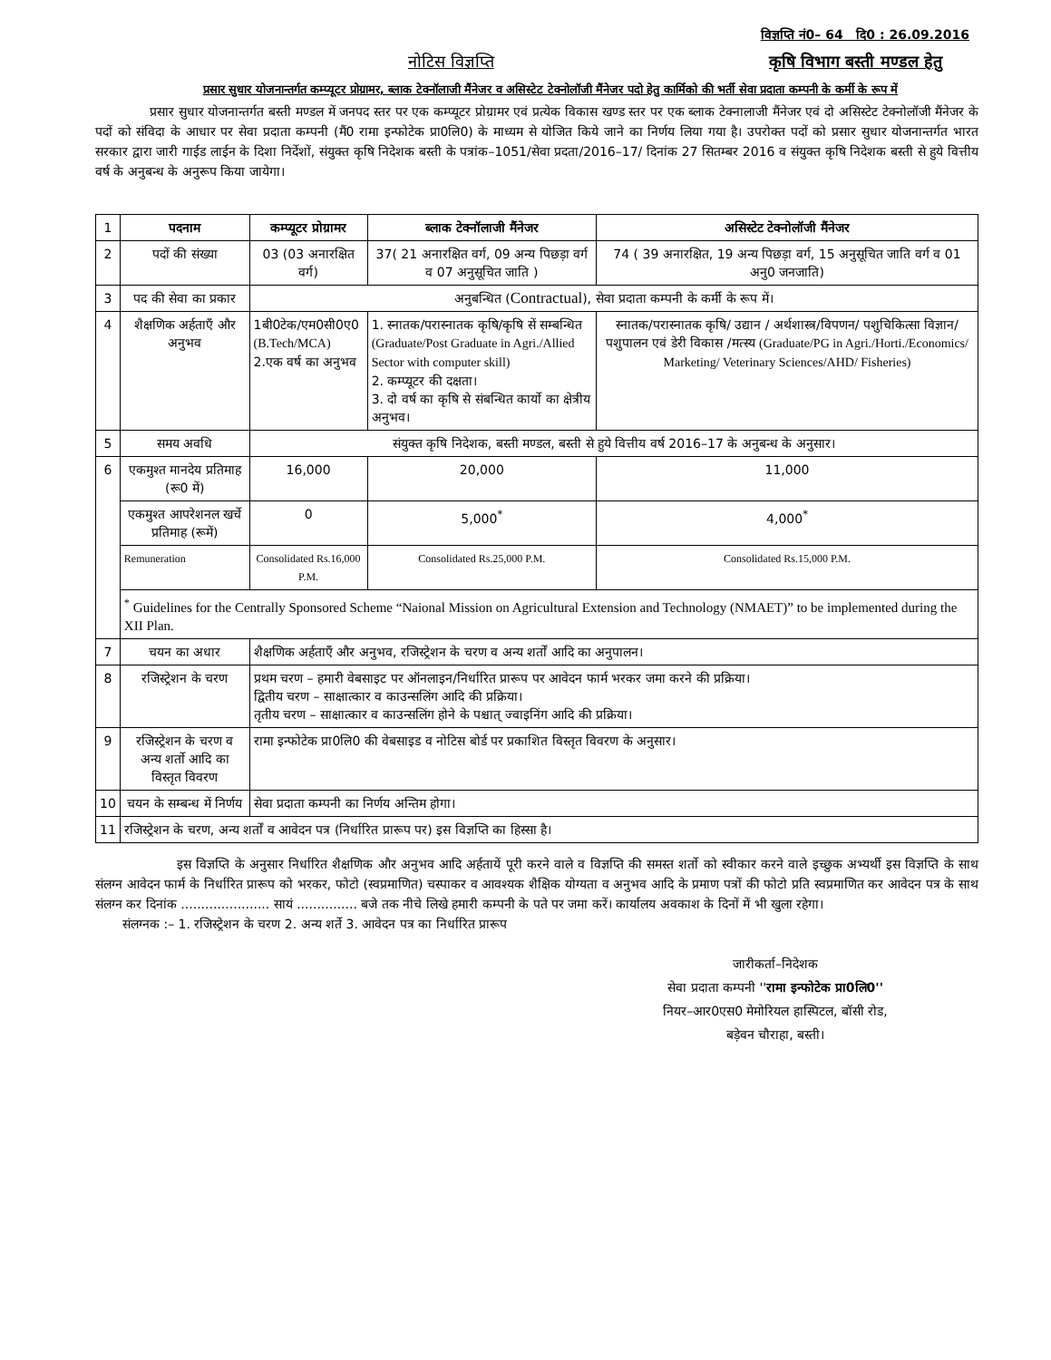विज्ञप्ति नं0– 64 दि0 : 26.09.2016
नोटिस विज्ञप्ति कृषि विभाग बस्ती मण्डल हेतु
प्रसार सुधार योजनान्तर्गत कम्प्यूटर प्रोग्रामर, ब्लाक टेक्नॉलाजी मैंनेजर व असिस्टेट टेक्नोलॉजी मैंनेजर पदो हेतु कार्मिको की भर्ती सेवा प्रदाता कम्पनी के कर्मी के रूप में
प्रसार सुधार योजनान्तर्गत बस्ती मण्डल में जनपद स्तर पर एक कम्प्यूटर प्रोग्रामर एवं प्रत्येक विकास खण्ड स्तर पर एक ब्लाक टेक्नालाजी मैंनेजर एवं दो असिस्टेट टेक्नोलॉजी मैंनेजर के पदों को संविदा के आधार पर सेवा प्रदाता कम्पनी (मैं0 रामा इन्फोटेक प्रा0लि0) के माध्यम से योजित किये जाने का निर्णय लिया गया है। उपरोक्त पदों को प्रसार सुधार योजनान्तर्गत भारत सरकार द्वारा जारी गाईड लाईन के दिशा निर्देशों, संयुक्त कृषि निदेशक बस्ती के पत्रांक–1051/सेवा प्रदता/2016–17/ दिनांक 27 सितम्बर 2016 व संयुक्त कृषि निदेशक बस्ती से हुये वित्तीय वर्ष के अनुबन्ध के अनुरूप किया जायेगा।
| 1 | पदनाम | कम्प्यूटर प्रोग्रामर | ब्लाक टेक्नॉलाजी मैंनेजर | असिस्टेट टेक्नोलॉजी मैंनेजर |
| 2 | पदों की संख्या | 03 (03 अनारक्षित वर्ग) | 37( 21 अनारक्षित वर्ग, 09 अन्य पिछड़ा वर्ग व 07 अनुसूचित जाति ) | 74 ( 39 अनारक्षित, 19 अन्य पिछड़ा वर्ग, 15 अनुसूचित जाति वर्ग व 01 अनु0 जनजाति) |
| 3 | पद की सेवा का प्रकार | अनुबन्धित ( Contractual ), सेवा प्रदाता कम्पनी के कर्मी के रूप में। | | |
| 4 | शैक्षणिक अर्हताएँ और अनुभव | 1बी0टेक/एम0सी0ए0 (B.Tech/MCA) 2.एक वर्ष का अनुभव | 1. स्नातक/परास्नातक कृषि/कृषि सें सम्बन्धित (Graduate/Post Graduate in Agri./Allied Sector with computer skill) 2. कम्प्यूटर की दक्षता। 3. दो वर्ष का कृषि से संबन्धित कार्यो का क्षेत्रीय अनुभव। | स्नातक/परास्नातक कृषि/ उद्यान / अर्थशास्त्र/विपणन/ पशुचिकित्सा विज्ञान/ पशुपालन एवं डेरी विकास /मत्स्य (Graduate/PG in Agri./Horti./Economics/ Marketing/ Veterinary Sciences/AHD/ Fisheries) |
| 5 | समय अवधि | संयुक्त कृषि निदेशक, बस्ती मण्डल, बस्ती से हुये वित्तीय वर्ष 2016–17 के अनुबन्ध के अनुसार। | | |
| 6 | एकमुश्त मानदेय प्रतिमाह (रू0 में) | 16,000 | 20,000 | 11,000 |
| | एकमुश्त आपरेशनल खर्चे प्रतिमाह (रूमें) | 0 | 5,000<sup>*</sup> | 4,000<sup>*</sup> |
| | Remuneration | Consolidated Rs.16,000 P.M. | Consolidated Rs.25,000 P.M. | Consolidated Rs.15,000 P.M. |
| | <sup>*</sup> Guidelines for the Centrally Sponsored Scheme “Naional Mission on Agricultural Extension and Technology (NMAET)” to be implemented during the XII Plan. | | | |
| 7 | चयन का अधार | शैक्षणिक अर्हताएँ और अनुभव, रजिस्ट्रेशन के चरण व अन्य शर्तों आदि का अनुपालन। | | |
| 8 | रजिस्ट्रेशन के चरण | प्रथम चरण – हमारी वेबसाइट पर ऑनलाइन/निर्धारित प्रारूप पर आवेदन फार्म भरकर जमा करने की प्रक्रिया। द्वितीय चरण – साक्षात्कार व काउन्सलिंग आदि की प्रक्रिया। तृतीय चरण – साक्षात्कार व काउन्सलिंग होने के पश्चात् ज्वाइनिंग आदि की प्रक्रिया। | | |
| 9 | रजिस्ट्रेशन के चरण व अन्य शर्तो आदि का विस्तृत विवरण | रामा इन्फोटेक प्रा0लि0 की वेबसाइड व नोटिस बोर्ड पर प्रकाशित विस्तृत विवरण के अनुसार। | | |
| 10 | चयन के सम्बन्ध में निर्णय | सेवा प्रदाता कम्पनी का निर्णय अन्तिम होगा। | | |
| 11 | रजिस्ट्रेशन के चरण, अन्य शर्तों व आवेदन पत्र (निर्धारित प्रारूप पर) इस विज्ञप्ति का हिस्सा है। | | | |
इस विज्ञप्ति के अनुसार निर्धारित शैक्षणिक और अनुभव आदि अर्हतायें पूरी करने वाले व विज्ञप्ति की समस्त शर्तो को स्वीकार करने वाले इच्छुक अभ्यर्थी इस विज्ञप्ति के साथ संलग्न आवेदन फार्म के निर्धारित प्रारूप को भरकर, फोटो (स्वप्रमाणित) चस्पाकर व आवश्यक शैक्षिक योग्यता व अनुभव आदि के प्रमाण पत्रों की फोटो प्रति स्वप्रमाणित कर आवेदन पत्र के साथ संलग्न कर दिनांक ...................... सायं ............... बजे तक नीचे लिखे हमारी कम्पनी के पते पर जमा करें। कार्यालय अवकाश के दिनों में भी खुला रहेगा।
संलग्नक :– 1. रजिस्ट्रेशन के चरण 2. अन्य शर्ते 3. आवेदन पत्र का निर्धारित प्रारूप
जारीकर्ता–निदेशक
सेवा प्रदाता कम्पनी ''रामा इन्फोटेक प्रा0लि0''
नियर–आर0एस0 मेमोरियल हास्पिटल, बॉसी रोड,
बड़ेवन चौराहा, बस्ती।